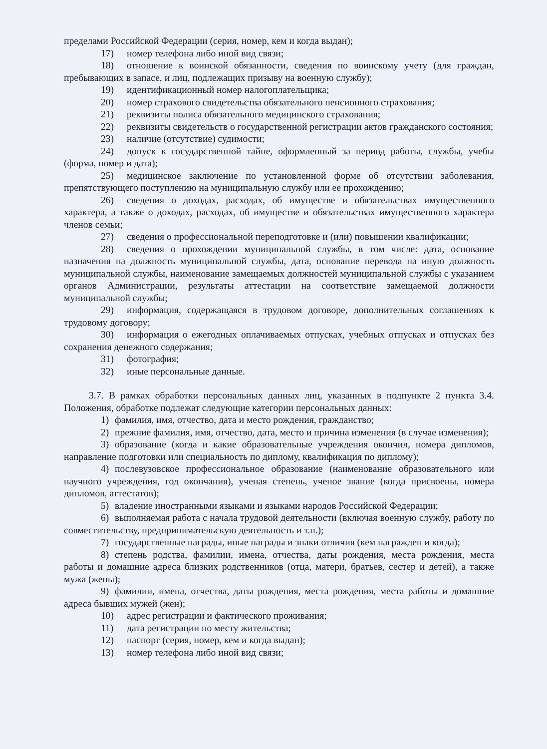пределами Российской Федерации (серия, номер, кем и когда выдан);
17) номер телефона либо иной вид связи;
18) отношение к воинской обязанности, сведения по воинскому учету (для граждан, пребывающих в запасе, и лиц, подлежащих призыву на военную службу);
19) идентификационный номер налогоплательщика;
20) номер страхового свидетельства обязательного пенсионного страхования;
21) реквизиты полиса обязательного медицинского страхования;
22) реквизиты свидетельств о государственной регистрации актов гражданского состояния;
23) наличие (отсутствие) судимости;
24) допуск к государственной тайне, оформленный за период работы, службы, учебы (форма, номер и дата);
25) медицинское заключение по установленной форме об отсутствии заболевания, препятствующего поступлению на муниципальную службу или ее прохождению;
26) сведения о доходах, расходах, об имуществе и обязательствах имущественного характера, а также о доходах, расходах, об имуществе и обязательствах имущественного характера членов семьи;
27) сведения о профессиональной переподготовке и (или) повышении квалификации;
28) сведения о прохождении муниципальной службы, в том числе: дата, основание назначения на должность муниципальной службы, дата, основание перевода на иную должность муниципальной службы, наименование замещаемых должностей муниципальной службы с указанием органов Администрации, результаты аттестации на соответствие замещаемой должности муниципальной службы;
29) информация, содержащаяся в трудовом договоре, дополнительных соглашениях к трудовому договору;
30) информация о ежегодных оплачиваемых отпусках, учебных отпусках и отпусках без сохранения денежного содержания;
31) фотография;
32) иные персональные данные.
3.7. В рамках обработки персональных данных лиц, указанных в подпункте 2 пункта 3.4. Положения, обработке подлежат следующие категории персональных данных:
1) фамилия, имя, отчество, дата и место рождения, гражданство;
2) прежние фамилия, имя, отчество, дата, место и причина изменения (в случае изменения);
3) образование (когда и какие образовательные учреждения окончил, номера дипломов, направление подготовки или специальность по диплому, квалификация по диплому);
4) послевузовское профессиональное образование (наименование образовательного или научного учреждения, год окончания), ученая степень, ученое звание (когда присвоены, номера дипломов, аттестатов);
5) владение иностранными языками и языками народов Российской Федерации;
6) выполняемая работа с начала трудовой деятельности (включая военную службу, работу по совместительству, предпринимательскую деятельность и т.п.);
7) государственные награды, иные награды и знаки отличия (кем награжден и когда);
8) степень родства, фамилии, имена, отчества, даты рождения, места рождения, места работы и домашние адреса близких родственников (отца, матери, братьев, сестер и детей), а также мужа (жены);
9) фамилии, имена, отчества, даты рождения, места рождения, места работы и домашние адреса бывших мужей (жен);
10) адрес регистрации и фактического проживания;
11) дата регистрации по месту жительства;
12) паспорт (серия, номер, кем и когда выдан);
13) номер телефона либо иной вид связи;